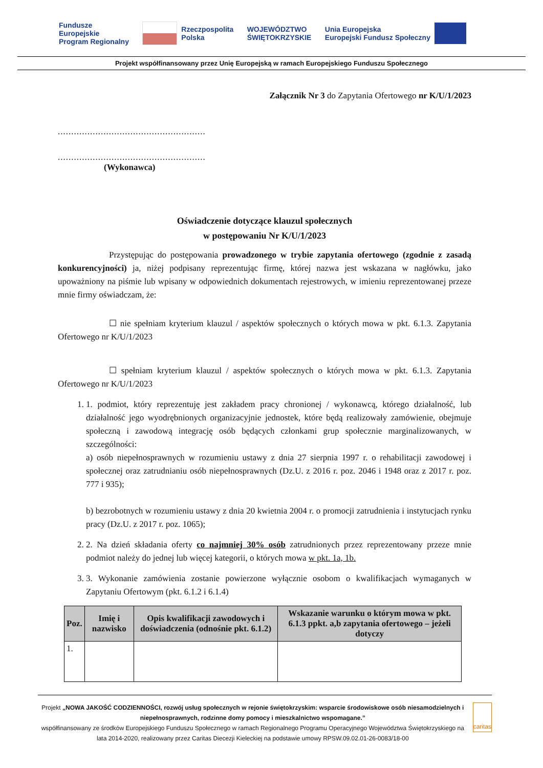Fundusze
Europejskie
Program Regionalny
Rzeczpospolita
Polska
WOJEWÓDZTWO
ŚWIĘTOKRZYSKIE
Unia Europejska
Europejski Fundusz Społeczny
Projekt współfinansowany przez Unię Europejską w ramach Europejskiego Funduszu Społecznego
Załącznik Nr 3 do Zapytania Ofertowego nr K/U/1/2023
.......................................................
.......................................................
(Wykonawca)
Oświadczenie dotyczące klauzul społecznych
w postępowaniu Nr K/U/1/2023
Przystępując do postępowania prowadzonego w trybie zapytania ofertowego (zgodnie z zasadą konkurencyjności) ja, niżej podpisany reprezentując firmę, której nazwa jest wskazana w nagłówku, jako upoważniony na piśmie lub wpisany w odpowiednich dokumentach rejestrowych, w imieniu reprezentowanej przeze mnie firmy oświadczam, że:
☐ nie spełniam kryterium klauzul / aspektów społecznych o których mowa w pkt. 6.1.3. Zapytania Ofertowego nr K/U/1/2023
☐ spełniam kryterium klauzul / aspektów społecznych o których mowa w pkt. 6.1.3. Zapytania Ofertowego nr K/U/1/2023
1. 1. podmiot, który reprezentuję jest zakładem pracy chronionej / wykonawcą, którego działalność, lub działalność jego wyodrębnionych organizacyjnie jednostek, które będą realizowały zamówienie, obejmuje społeczną i zawodową integrację osób będących członkami grup społecznie marginalizowanych, w szczególności:
a) osób niepełnosprawnych w rozumieniu ustawy z dnia 27 sierpnia 1997 r. o rehabilitacji zawodowej i społecznej oraz zatrudnianiu osób niepełnosprawnych (Dz.U. z 2016 r. poz. 2046 i 1948 oraz z 2017 r. poz. 777 i 935);
b) bezrobotnych w rozumieniu ustawy z dnia 20 kwietnia 2004 r. o promocji zatrudnienia i instytucjach rynku pracy (Dz.U. z 2017 r. poz. 1065);
2. 2. Na dzień składania oferty co najmniej 30% osób zatrudnionych przez reprezentowany przeze mnie podmiot należy do jednej lub więcej kategorii, o których mowa w pkt. 1a, 1b.
3. 3. Wykonanie zamówienia zostanie powierzone wyłącznie osobom o kwalifikacjach wymaganych w Zapytaniu Ofertowym (pkt. 6.1.2 i 6.1.4)
| Poz. | Imię i nazwisko | Opis kwalifikacji zawodowych i doświadczenia (odnośnie pkt. 6.1.2) | Wskazanie warunku o którym mowa w pkt. 6.1.3 ppkt. a,b zapytania ofertowego – jeżeli dotyczy |
| --- | --- | --- | --- |
| 1. | | | |
Projekt „NOWA JAKOŚĆ CODZIENNOŚCI, rozwój usług społecznych w rejonie świętokrzyskim: wsparcie środowiskowe osób niesamodzielnych i niepełnosprawnych, rodzinne domy pomocy i mieszkalnictwo wspomagane.”
współfinansowany ze środków Europejskiego Funduszu Społecznego w ramach Regionalnego Programu Operacyjnego Województwa Świętokrzyskiego na lata 2014-2020, realizowany przez Caritas Diecezji Kieleckiej na podstawie umowy RPSW.09.02.01-26-0083/18-00
caritas